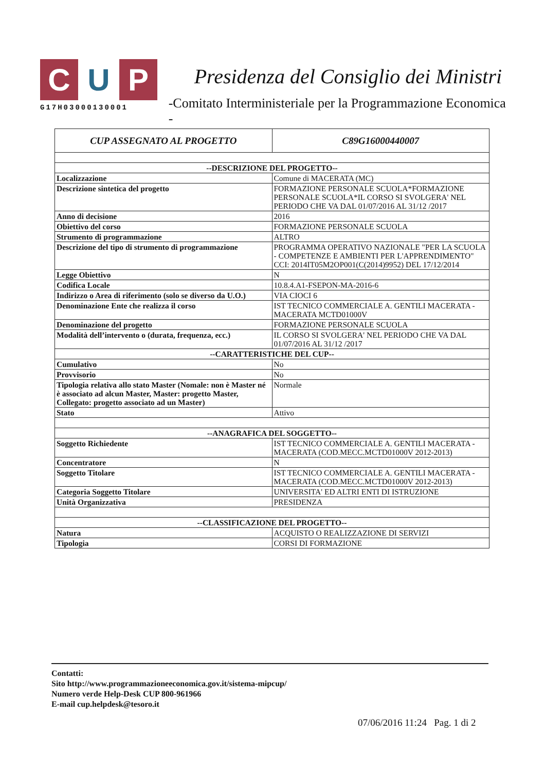C U P
G17H03000130001
Presidenza del Consiglio dei Ministri
-Comitato Interministeriale per la Programmazione Economica -
| CUP ASSEGNATO AL PROGETTO | C89G16000440007 |
| --- | --- |
| --DESCRIZIONE DEL PROGETTO-- | |
| Localizzazione | Comune di MACERATA (MC) |
| Descrizione sintetica del progetto | FORMAZIONE PERSONALE SCUOLA*FORMAZIONE PERSONALE SCUOLA*IL CORSO SI SVOLGERA' NEL PERIODO CHE VA DAL 01/07/2016 AL 31/12 /2017 |
| Anno di decisione | 2016 |
| Obiettivo del corso | FORMAZIONE PERSONALE SCUOLA |
| Strumento di programmazione | ALTRO |
| Descrizione del tipo di strumento di programmazione | PROGRAMMA OPERATIVO NAZIONALE "PER LA SCUOLA - COMPETENZE E AMBIENTI PER L'APPRENDIMENTO" CCI: 2014IT05M2OP001(C(2014)9952) DEL 17/12/2014 |
| Legge Obiettivo | N |
| Codifica Locale | 10.8.4.A1-FSEPON-MA-2016-6 |
| Indirizzo o Area di riferimento (solo se diverso da U.O.) | VIA CIOCI 6 |
| Denominazione Ente che realizza il corso | IST TECNICO COMMERCIALE A. GENTILI MACERATA - MACERATA MCTD01000V |
| Denominazione del progetto | FORMAZIONE PERSONALE SCUOLA |
| Modalità dell’intervento o (durata, frequenza, ecc.) | IL CORSO SI SVOLGERA' NEL PERIODO CHE VA DAL 01/07/2016 AL 31/12 /2017 |
| --CARATTERISTICHE DEL CUP-- | |
| Cumulativo | No |
| Provvisorio | No |
| Tipologia relativa allo stato Master (Nomale: non è Master né è associato ad alcun Master, Master: progetto Master, Collegato: progetto associato ad un Master) | Normale |
| Stato | Attivo |
| --ANAGRAFICA DEL SOGGETTO-- | |
| Soggetto Richiedente | IST TECNICO COMMERCIALE A. GENTILI MACERATA - MACERATA (COD.MECC.MCTD01000V 2012-2013) |
| Concentratore | N |
| Soggetto Titolare | IST TECNICO COMMERCIALE A. GENTILI MACERATA - MACERATA (COD.MECC.MCTD01000V 2012-2013) |
| Categoria Soggetto Titolare | UNIVERSITA' ED ALTRI ENTI DI ISTRUZIONE |
| Unità Organizzativa | PRESIDENZA |
| --CLASSIFICAZIONE DEL PROGETTO-- | |
| Natura | ACQUISTO O REALIZZAZIONE DI SERVIZI |
| Tipologia | CORSI DI FORMAZIONE |
Contatti:
Sito http://www.programmazioneeconomica.gov.it/sistema-mipcup/
Numero verde Help-Desk CUP 800-961966
E-mail cup.helpdesk@tesoro.it
07/06/2016 11:24 Pag. 1 di 2